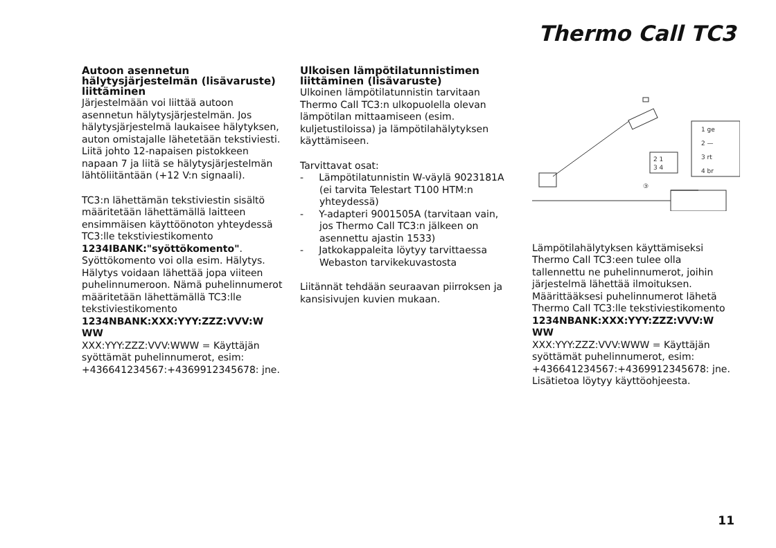Thermo Call TC3
Autoon asennetun hälytysjärjestelmän (lisävaruste) liittäminen
Järjestelmään voi liittää autoon asennetun hälytysjärjestelmän. Jos hälytysjärjestelmä laukaisee hälytyksen, auton omistajalle lähetetään tekstiviesti.
Liitä johto 12-napaisen pistokkeen napaan 7 ja liitä se hälytysjärjestelmän lähtöliitäntään (+12 V:n signaali).
TC3:n lähettämän tekstiviestin sisältö määritetään lähettämällä laitteen ensimmäisen käyttöönoton yhteydessä TC3:lle tekstiviestikomento 1234IBANK:"syöttökomento". Syöttökomento voi olla esim. Hälytys. Hälytys voidaan lähettää jopa viiteen puhelinnumeroon. Nämä puhelinnumerot määritetään lähettämällä TC3:lle tekstiviestikomento
1234NBANK:XXX:YYY:ZZZ:VVV:W WW
XXX:YYY:ZZZ:VVV:WWW = Käyttäjän syöttämät puhelinnumerot, esim: +436641234567:+4369912345678: jne.
Ulkoisen lämpötilatunnistimen liittäminen (lisävaruste)
Ulkoinen lämpötilatunnistin tarvitaan Thermo Call TC3:n ulkopuolella olevan lämpötilan mittaamiseen (esim. kuljetustiloissa) ja lämpötilahälytyksen käyttämiseen.
Tarvittavat osat:
- Lämpötilatunnistin W-väylä 9023181A (ei tarvita Telestart T100 HTM:n yhteydessä)
- Y-adapteri 9001505A (tarvitaan vain, jos Thermo Call TC3:n jälkeen on asennettu ajastin 1533)
- Jatkokappaleita löytyy tarvittaessa Webaston tarvikekuvastosta
Liitännät tehdään seuraavan piirroksen ja kansisivujen kuvien mukaan.
1 ge
2 —
3 rt
4 br
2 1
3 4
③
Lämpötilahälytyksen käyttämiseksi Thermo Call TC3:een tulee olla tallennettu ne puhelinnumerot, joihin järjestelmä lähettää ilmoituksen. Määrittääksesi puhelinnumerot lähetä Thermo Call TC3:lle tekstiviestikomento
1234NBANK:XXX:YYY:ZZZ:VVV:W WW
XXX:YYY:ZZZ:VVV:WWW = Käyttäjän syöttämät puhelinnumerot, esim: +436641234567:+4369912345678: jne.
Lisätietoa löytyy käyttöohjeesta.
11